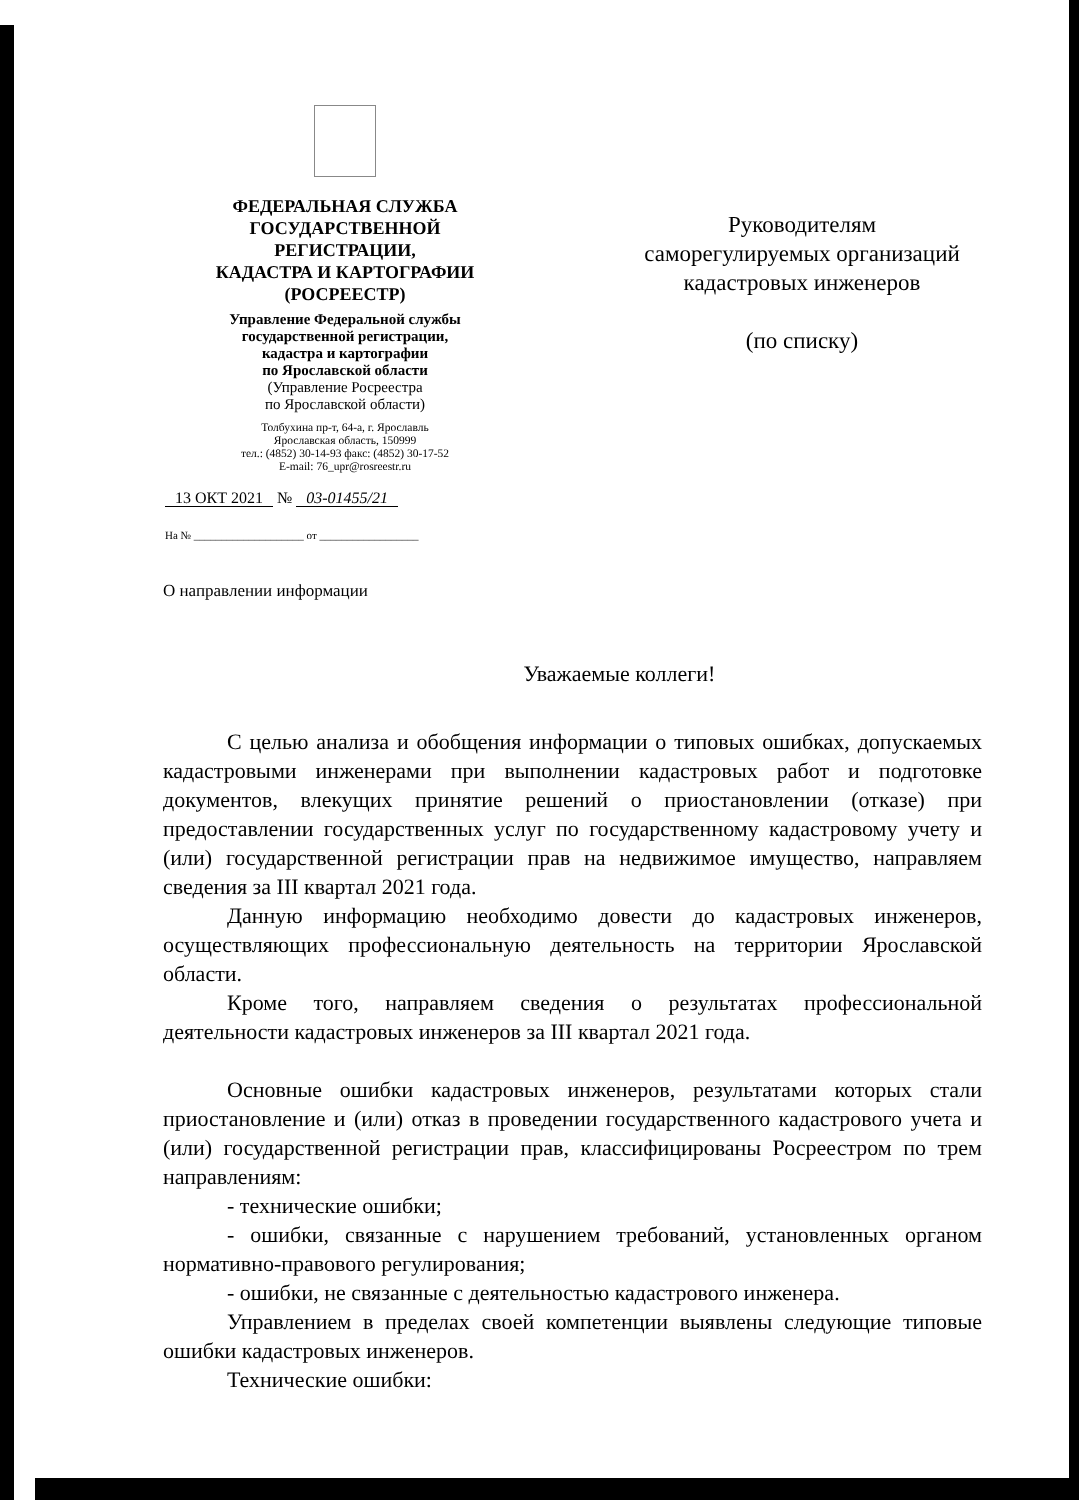ФЕДЕРАЛЬНАЯ СЛУЖБА
ГОСУДАРСТВЕННОЙ
РЕГИСТРАЦИИ,
КАДАСТРА И КАРТОГРАФИИ
(РОСРЕЕСТР)
Управление Федеральной службы
государственной регистрации,
кадастра и картографии
по Ярославской области
(Управление Росреестра
по Ярославской области)
Толбухина пр-т, 64-а, г. Ярославль
Ярославская область, 150999
тел.: (4852) 30-14-93 факс: (4852) 30-17-52
E-mail: 76_upr@rosreestr.ru
13 ОКТ 2021 № 03-01455/21
На № ____________________ от __________________
Руководителям
саморегулируемых организаций
кадастровых инженеров
(по списку)
О направлении информации
Уважаемые коллеги!
С целью анализа и обобщения информации о типовых ошибках, допускаемых кадастровыми инженерами при выполнении кадастровых работ и подготовке документов, влекущих принятие решений о приостановлении (отказе) при предоставлении государственных услуг по государственному кадастровому учету и (или) государственной регистрации прав на недвижимое имущество, направляем сведения за III квартал 2021 года.
Данную информацию необходимо довести до кадастровых инженеров, осуществляющих профессиональную деятельность на территории Ярославской области.
Кроме того, направляем сведения о результатах профессиональной деятельности кадастровых инженеров за III квартал 2021 года.
Основные ошибки кадастровых инженеров, результатами которых стали приостановление и (или) отказ в проведении государственного кадастрового учета и (или) государственной регистрации прав, классифицированы Росреестром по трем направлениям:
- технические ошибки;
- ошибки, связанные с нарушением требований, установленных органом нормативно-правового регулирования;
- ошибки, не связанные с деятельностью кадастрового инженера.
Управлением в пределах своей компетенции выявлены следующие типовые ошибки кадастровых инженеров.
Технические ошибки: